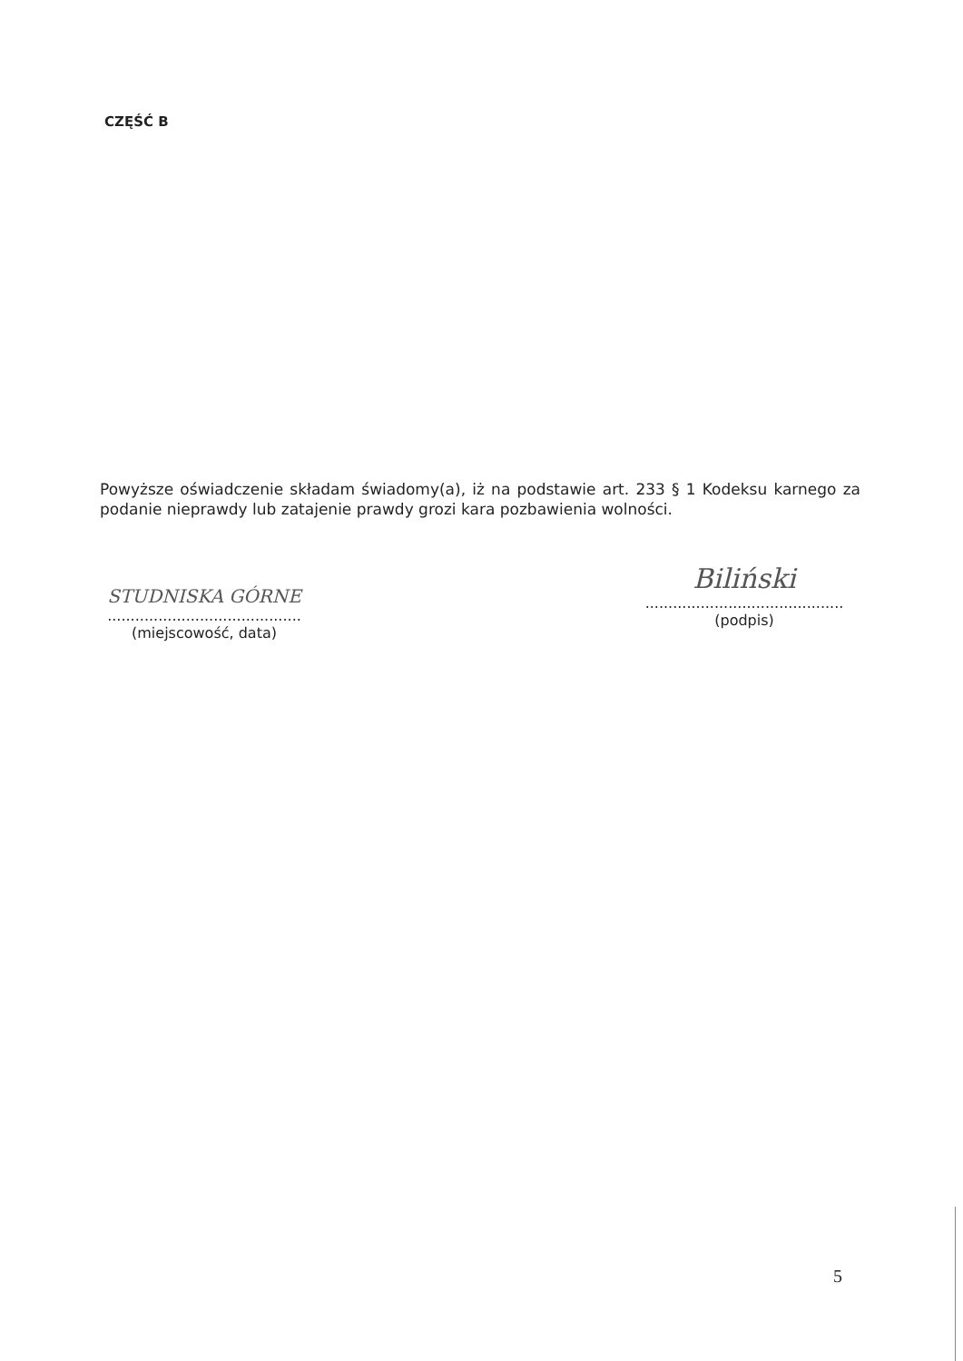CZĘŚĆ B
Powyższe oświadczenie składam świadomy(a), iż na podstawie art. 233 § 1 Kodeksu karnego za podanie nieprawdy lub zatajenie prawdy grozi kara pozbawienia wolności.
STUDNISKA GÓRNE
..........................................
(miejscowość, data)
Biliński
...........................................
(podpis)
5